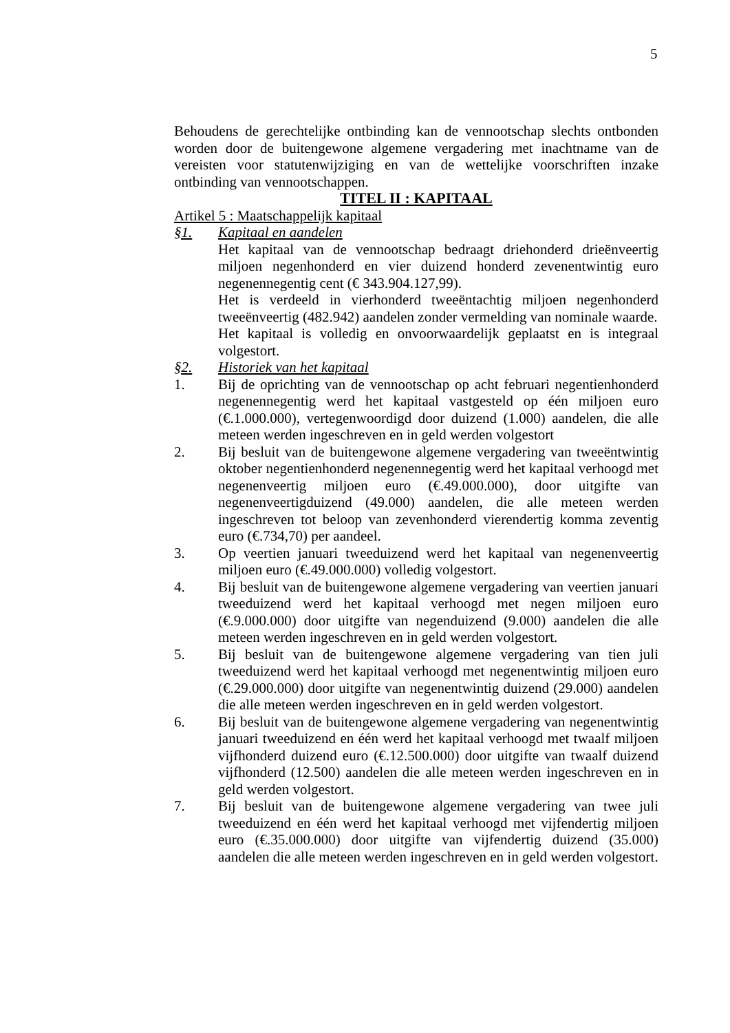5
Behoudens de gerechtelijke ontbinding kan de vennootschap slechts ontbonden worden door de buitengewone algemene vergadering met inachtname van de vereisten voor statutenwijziging en van de wettelijke voorschriften inzake ontbinding van vennootschappen.
TITEL II : KAPITAAL
Artikel 5 : Maatschappelijk kapitaal
§1. Kapitaal en aandelen
Het kapitaal van de vennootschap bedraagt driehonderd drieënveertig miljoen negenhonderd en vier duizend honderd zevenentwintig euro negenennegentig cent (€ 343.904.127,99).
Het is verdeeld in vierhonderd tweeëntachtig miljoen negenhonderd tweeënveertig (482.942) aandelen zonder vermelding van nominale waarde.
Het kapitaal is volledig en onvoorwaardelijk geplaatst en is integraal volgestort.
§2. Historiek van het kapitaal
1. Bij de oprichting van de vennootschap op acht februari negentienhonderd negenennegentig werd het kapitaal vastgesteld op één miljoen euro (€.1.000.000), vertegenwoordigd door duizend (1.000) aandelen, die alle meteen werden ingeschreven en in geld werden volgestort
2. Bij besluit van de buitengewone algemene vergadering van tweeëntwintig oktober negentienhonderd negenennegentig werd het kapitaal verhoogd met negenenveertig miljoen euro (€.49.000.000), door uitgifte van negenenveertigduizend (49.000) aandelen, die alle meteen werden ingeschreven tot beloop van zevenhonderd vierendertig komma zeventig euro (€.734,70) per aandeel.
3. Op veertien januari tweeduizend werd het kapitaal van negenenveertig miljoen euro (€.49.000.000) volledig volgestort.
4. Bij besluit van de buitengewone algemene vergadering van veertien januari tweeduizend werd het kapitaal verhoogd met negen miljoen euro (€.9.000.000) door uitgifte van negenduizend (9.000) aandelen die alle meteen werden ingeschreven en in geld werden volgestort.
5. Bij besluit van de buitengewone algemene vergadering van tien juli tweeduizend werd het kapitaal verhoogd met negenentwintig miljoen euro (€.29.000.000) door uitgifte van negenentwintig duizend (29.000) aandelen die alle meteen werden ingeschreven en in geld werden volgestort.
6. Bij besluit van de buitengewone algemene vergadering van negenentwintig januari tweeduizend en één werd het kapitaal verhoogd met twaalf miljoen vijfhonderd duizend euro (€.12.500.000) door uitgifte van twaalf duizend vijfhonderd (12.500) aandelen die alle meteen werden ingeschreven en in geld werden volgestort.
7. Bij besluit van de buitengewone algemene vergadering van twee juli tweeduizend en één werd het kapitaal verhoogd met vijfendertig miljoen euro (€.35.000.000) door uitgifte van vijfendertig duizend (35.000) aandelen die alle meteen werden ingeschreven en in geld werden volgestort.